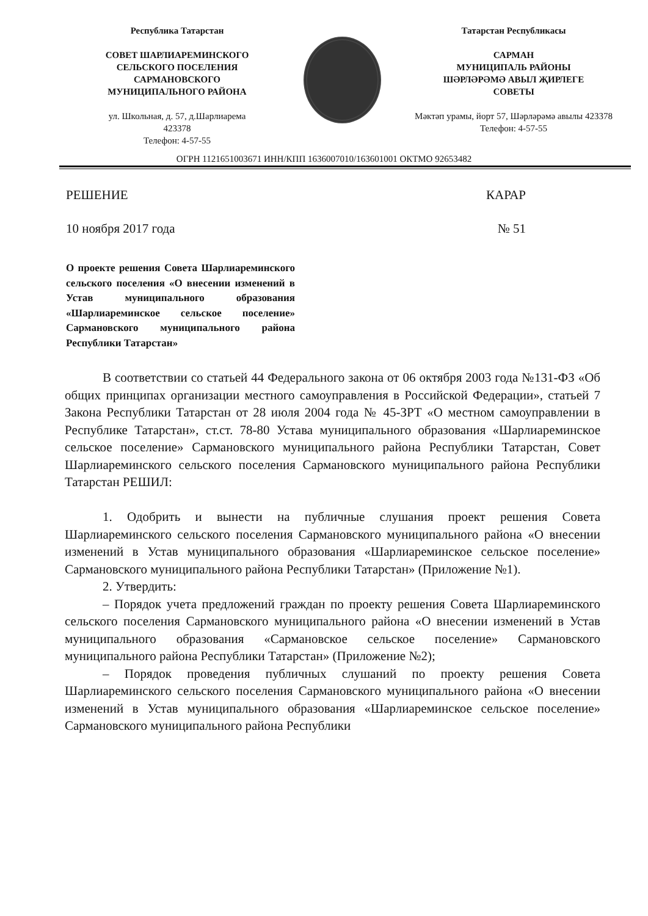Республика Татарстан
СОВЕТ ШАРЛИАРЕМИНСКОГО
СЕЛЬСКОГО ПОСЕЛЕНИЯ
САРМАНОВСКОГО
МУНИЦИПАЛЬНОГО РАЙОНА
ул. Школьная, д. 57, д.Шарлиарема
423378
Телефон: 4-57-55
Татарстан Республикасы
САРМАН
МУНИЦИПАЛЬ РАЙОНЫ
ШӘРЛӘРӘМӘ АВЫЛ ҖИРЛЕГЕ
СОВЕТЫ
Мәктәп урамы, йорт 57, Шәрләрәмә авылы 423378
Телефон: 4-57-55
ОГРН 1121651003671 ИНН/КПП 1636007010/163601001 ОКТМО 92653482
РЕШЕНИЕ КАРАР
10 ноября 2017 года № 51
О проекте решения Совета Шарлиареминского сельского поселения «О внесении изменений в Устав муниципального образования «Шарлиареминское сельское поселение» Сармановского муниципального района Республики Татарстан»
В соответствии со статьей 44 Федерального закона от 06 октября 2003 года №131-ФЗ «Об общих принципах организации местного самоуправления в Российской Федерации», статьей 7 Закона Республики Татарстан от 28 июля 2004 года № 45-ЗРТ «О местном самоуправлении в Республике Татарстан», ст.ст. 78-80 Устава муниципального образования «Шарлиареминское сельское поселение» Сармановского муниципального района Республики Татарстан, Совет Шарлиареминского сельского поселения Сармановского муниципального района Республики Татарстан РЕШИЛ:
1. Одобрить и вынести на публичные слушания проект решения Совета Шарлиареминского сельского поселения Сармановского муниципального района «О внесении изменений в Устав муниципального образования «Шарлиареминское сельское поселение» Сармановского муниципального района Республики Татарстан» (Приложение №1).
2. Утвердить:
– Порядок учета предложений граждан по проекту решения Совета Шарлиареминского сельского поселения Сармановского муниципального района «О внесении изменений в Устав муниципального образования «Сармановское сельское поселение» Сармановского муниципального района Республики Татарстан» (Приложение №2);
– Порядок проведения публичных слушаний по проекту решения Совета Шарлиареминского сельского поселения Сармановского муниципального района «О внесении изменений в Устав муниципального образования «Шарлиареминское сельское поселение» Сармановского муниципального района Республики